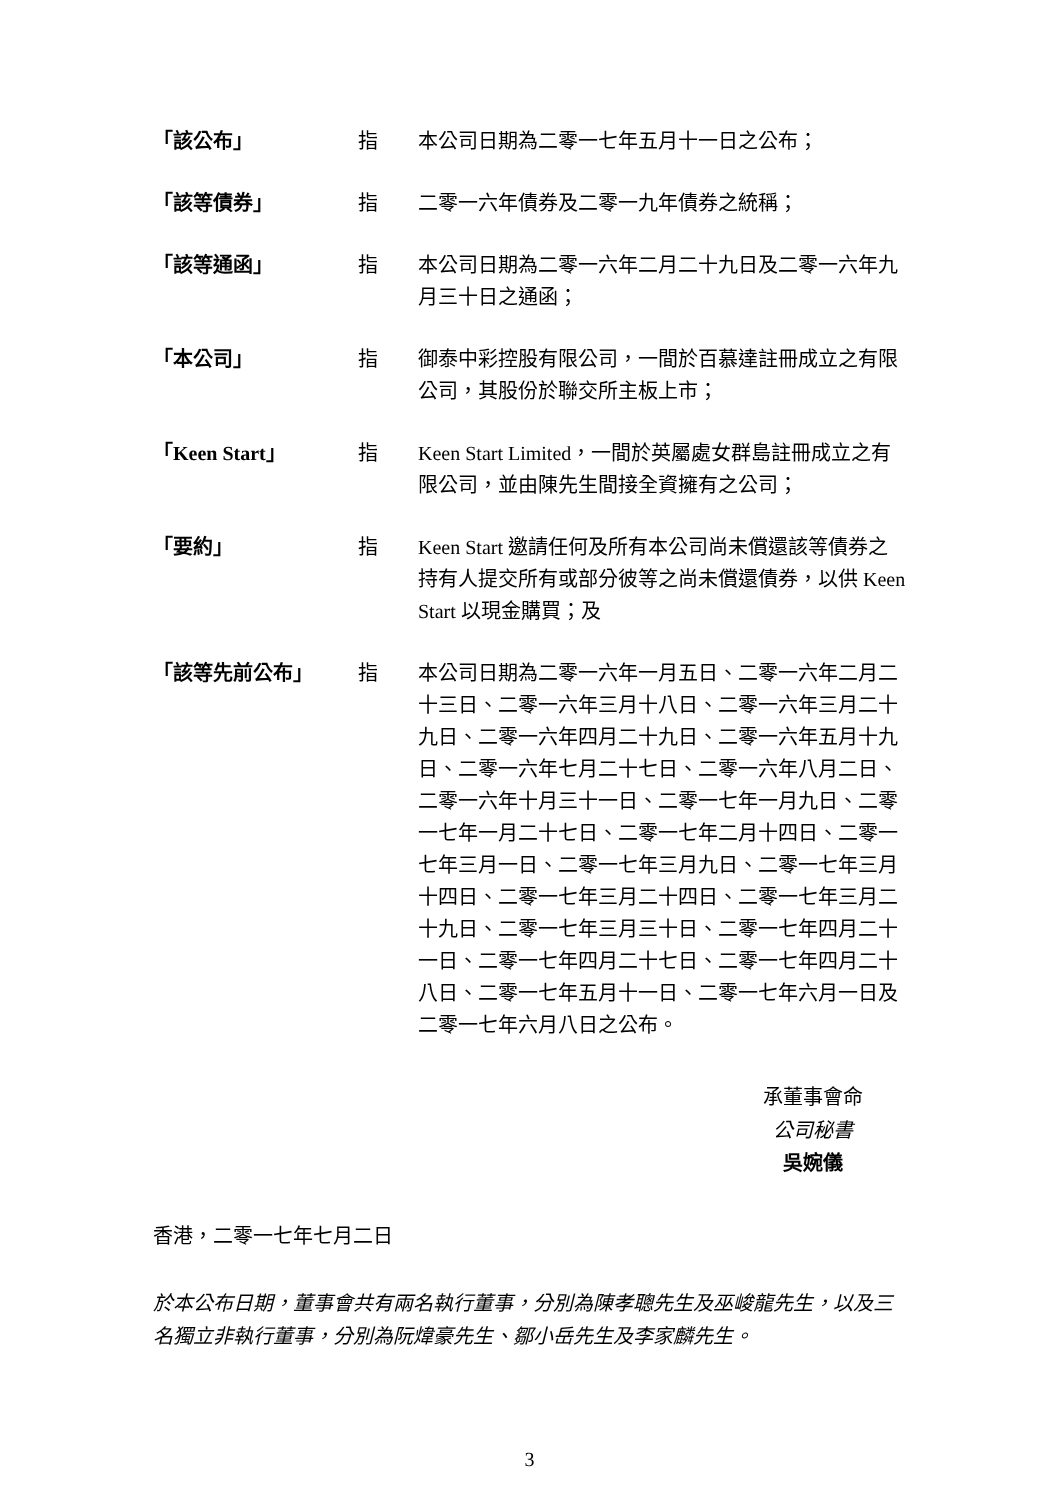| 「該公布」 | 指 | 本公司日期為二零一七年五月十一日之公布； |
| 「該等債券」 | 指 | 二零一六年債券及二零一九年債券之統稱； |
| 「該等通函」 | 指 | 本公司日期為二零一六年二月二十九日及二零一六年九月三十日之通函； |
| 「本公司」 | 指 | 御泰中彩控股有限公司，一間於百慕達註冊成立之有限公司，其股份於聯交所主板上市； |
| 「Keen Start」 | 指 | Keen Start Limited，一間於英屬處女群島註冊成立之有限公司，並由陳先生間接全資擁有之公司； |
| 「要約」 | 指 | Keen Start 邀請任何及所有本公司尚未償還該等債券之持有人提交所有或部分彼等之尚未償還債券，以供 Keen Start 以現金購買；及 |
| 「該等先前公布」 | 指 | 本公司日期為二零一六年一月五日、二零一六年二月二十三日、二零一六年三月十八日、二零一六年三月二十九日、二零一六年四月二十九日、二零一六年五月十九日、二零一六年七月二十七日、二零一六年八月二日、二零一六年十月三十一日、二零一七年一月九日、二零一七年一月二十七日、二零一七年二月十四日、二零一七年三月一日、二零一七年三月九日、二零一七年三月十四日、二零一七年三月二十四日、二零一七年三月二十九日、二零一七年三月三十日、二零一七年四月二十一日、二零一七年四月二十七日、二零一七年四月二十八日、二零一七年五月十一日、二零一七年六月一日及二零一七年六月八日之公布。 |
承董事會命
公司秘書
吳婉儀
香港，二零一七年七月二日
於本公布日期，董事會共有兩名執行董事，分別為陳孝聰先生及巫峻龍先生，以及三名獨立非執行董事，分別為阮煒豪先生、鄒小岳先生及李家麟先生。
3